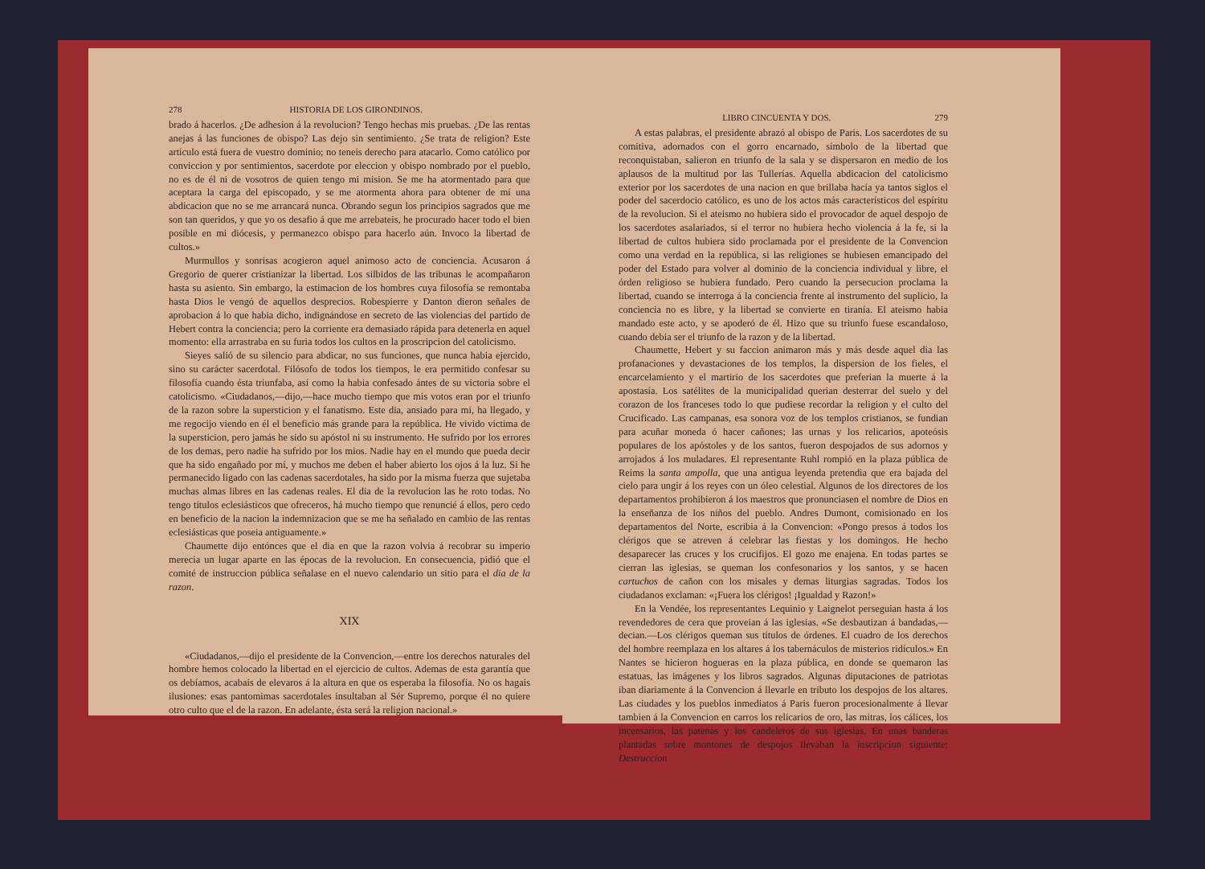278 HISTORIA DE LOS GIRONDINOS.
brado á hacerlos. ¿De adhesion á la revolucion? Tengo hechas mis pruebas. ¿De las rentas anejas á las funciones de obispo? Las dejo sin sentimiento. ¿Se trata de religion? Este artículo está fuera de vuestro dominio; no teneis derecho para atacarlo. Como católico por conviccion y por sentimientos, sacerdote por eleccion y obispo nombrado por el pueblo, no es de él ni de vosotros de quien tengo mi mision. Se me ha atormentado para que aceptara la carga del episcopado, y se me atormenta ahora para obtener de mí una abdicacion que no se me arrancará nunca. Obrando segun los principios sagrados que me son tan queridos, y que yo os desafio á que me arrebateis, he procurado hacer todo el bien posible en mi diócesis, y permanezco obispo para hacerlo aún. Invoco la libertad de cultos.»
Murmullos y sonrisas acogieron aquel animoso acto de conciencia. Acusaron á Gregorio de querer cristianizar la libertad. Los silbidos de las tribunas le acompañaron hasta su asiento. Sin embargo, la estimacion de los hombres cuya filosofía se remontaba hasta Dios le vengó de aquellos desprecios. Robespierre y Danton dieron señales de aprobacion á lo que habia dicho, indignándose en secreto de las violencias del partido de Hebert contra la conciencia; pero la corriente era demasiado rápida para detenerla en aquel momento: ella arrastraba en su furia todos los cultos en la proscripcion del catolicismo.
Sieyes salió de su silencio para abdicar, no sus funciones, que nunca habia ejercido, sino su carácter sacerdotal. Filósofo de todos los tiempos, le era permitido confesar su filosofía cuando ésta triunfaba, así como la habia confesado ántes de su victoria sobre el catolicismo. «Ciudadanos,—dijo,—hace mucho tiempo que mis votos eran por el triunfo de la razon sobre la supersticion y el fanatismo. Este dia, ansiado para mí, ha llegado, y me regocijo viendo en él el beneficio más grande para la república. He vivido víctima de la supersticion, pero jamás he sido su apóstol ni su instrumento. He sufrido por los errores de los demas, pero nadie ha sufrido por los mios. Nadie hay en el mundo que pueda decir que ha sido engañado por mí, y muchos me deben el haber abierto los ojos á la luz. Si he permanecido ligado con las cadenas sacerdotales, ha sido por la misma fuerza que sujetaba muchas almas libres en las cadenas reales. El dia de la revolucion las he roto todas. No tengo títulos eclesiásticos que ofreceros, há mucho tiempo que renuncié á ellos, pero cedo en beneficio de la nacion la indemnizacion que se me ha señalado en cambio de las rentas eclesiásticas que poseia antiguamente.»
Chaumette dijo entónces que el dia en que la razon volvia á recobrar su imperio merecia un lugar aparte en las épocas de la revolucion. En consecuencia, pidió que el comité de instruccion pública señalase en el nuevo calendario un sitio para el dia de la razon.
XIX
«Ciudadanos,—dijo el presidente de la Convencion,—entre los derechos naturales del hombre hemos colocado la libertad en el ejercicio de cultos. Ademas de esta garantía que os debíamos, acabais de elevaros á la altura en que os esperaba la filosofía. No os hagais ilusiones: esas pantomimas sacerdotales insultaban al Sér Supremo, porque él no quiere otro culto que el de la razon. En adelante, ésta será la religion nacional.»
LIBRO CINCUENTA Y DOS. 279
A estas palabras, el presidente abrazó al obispo de Paris. Los sacerdotes de su comitiva, adornados con el gorro encarnado, símbolo de la libertad que reconquistaban, salieron en triunfo de la sala y se dispersaron en medio de los aplausos de la multitud por las Tullerías. Aquella abdicacion del catolicismo exterior por los sacerdotes de una nacion en que brillaba hacía ya tantos siglos el poder del sacerdocio católico, es uno de los actos más característicos del espíritu de la revolucion. Si el ateismo no hubiera sido el provocador de aquel despojo de los sacerdotes asalariados, si el terror no hubiera hecho violencia á la fe, si la libertad de cultos hubiera sido proclamada por el presidente de la Convencion como una verdad en la república, si las religiones se hubiesen emancipado del poder del Estado para volver al dominio de la conciencia individual y libre, el órden religioso se hubiera fundado. Pero cuando la persecucion proclama la libertad, cuando se interroga á la conciencia frente al instrumento del suplicio, la conciencia no es libre, y la libertad se convierte en tiranía. El ateismo habia mandado este acto, y se apoderó de él. Hizo que su triunfo fuese escandaloso, cuando debia ser el triunfo de la razon y de la libertad.
Chaumette, Hebert y su faccion animaron más y más desde aquel dia las profanaciones y devastaciones de los templos, la dispersion de los fieles, el encarcelamiento y el martirio de los sacerdotes que preferian la muerte á la apostasía. Los satélites de la municipalidad querian desterrar del suelo y del corazon de los franceses todo lo que pudiese recordar la religion y el culto del Crucificado. Las campanas, esa sonora voz de los templos cristianos, se fundian para acuñar moneda ó hacer cañones; las urnas y los relicarios, apoteósis populares de los apóstoles y de los santos, fueron despojados de sus adornos y arrojados á los muladares. El representante Ruhl rompió en la plaza pública de Reims la santa ampolla, que una antigua leyenda pretendia que era bajada del cielo para ungir á los reyes con un óleo celestial. Algunos de los directores de los departamentos prohibieron á los maestros que pronunciasen el nombre de Dios en la enseñanza de los niños del pueblo. Andres Dumont, comisionado en los departamentos del Norte, escribia á la Convencion: «Pongo presos á todos los clérigos que se atreven á celebrar las fiestas y los domingos. He hecho desaparecer las cruces y los crucifijos. El gozo me enajena. En todas partes se cierran las iglesias, se queman los confesonarios y los santos, y se hacen cartuchos de cañon con los misales y demas liturgias sagradas. Todos los ciudadanos exclaman: «¡Fuera los clérigos! ¡Igualdad y Razon!»
En la Vendée, los representantes Lequinio y Laignelot perseguian hasta á los revendedores de cera que proveian á las iglesias. «Se desbautizan á bandadas,—decian.—Los clérigos queman sus títulos de órdenes. El cuadro de los derechos del hombre reemplaza en los altares á los tabernáculos de misterios ridículos.» En Nantes se hicieron hogueras en la plaza pública, en donde se quemaron las estatuas, las imágenes y los libros sagrados. Algunas diputaciones de patriotas iban diariamente á la Convencion á llevarle en tributo los despojos de los altares. Las ciudades y los pueblos inmediatos á Paris fueron procesionalmente á llevar tambien á la Convencion en carros los relicarios de oro, las mitras, los cálices, los incensarios, las patenas y los candeleros de sus iglesias. En unas banderas plantadas sobre montones de despojos llevaban la inscripcion siguiente: Destruccion